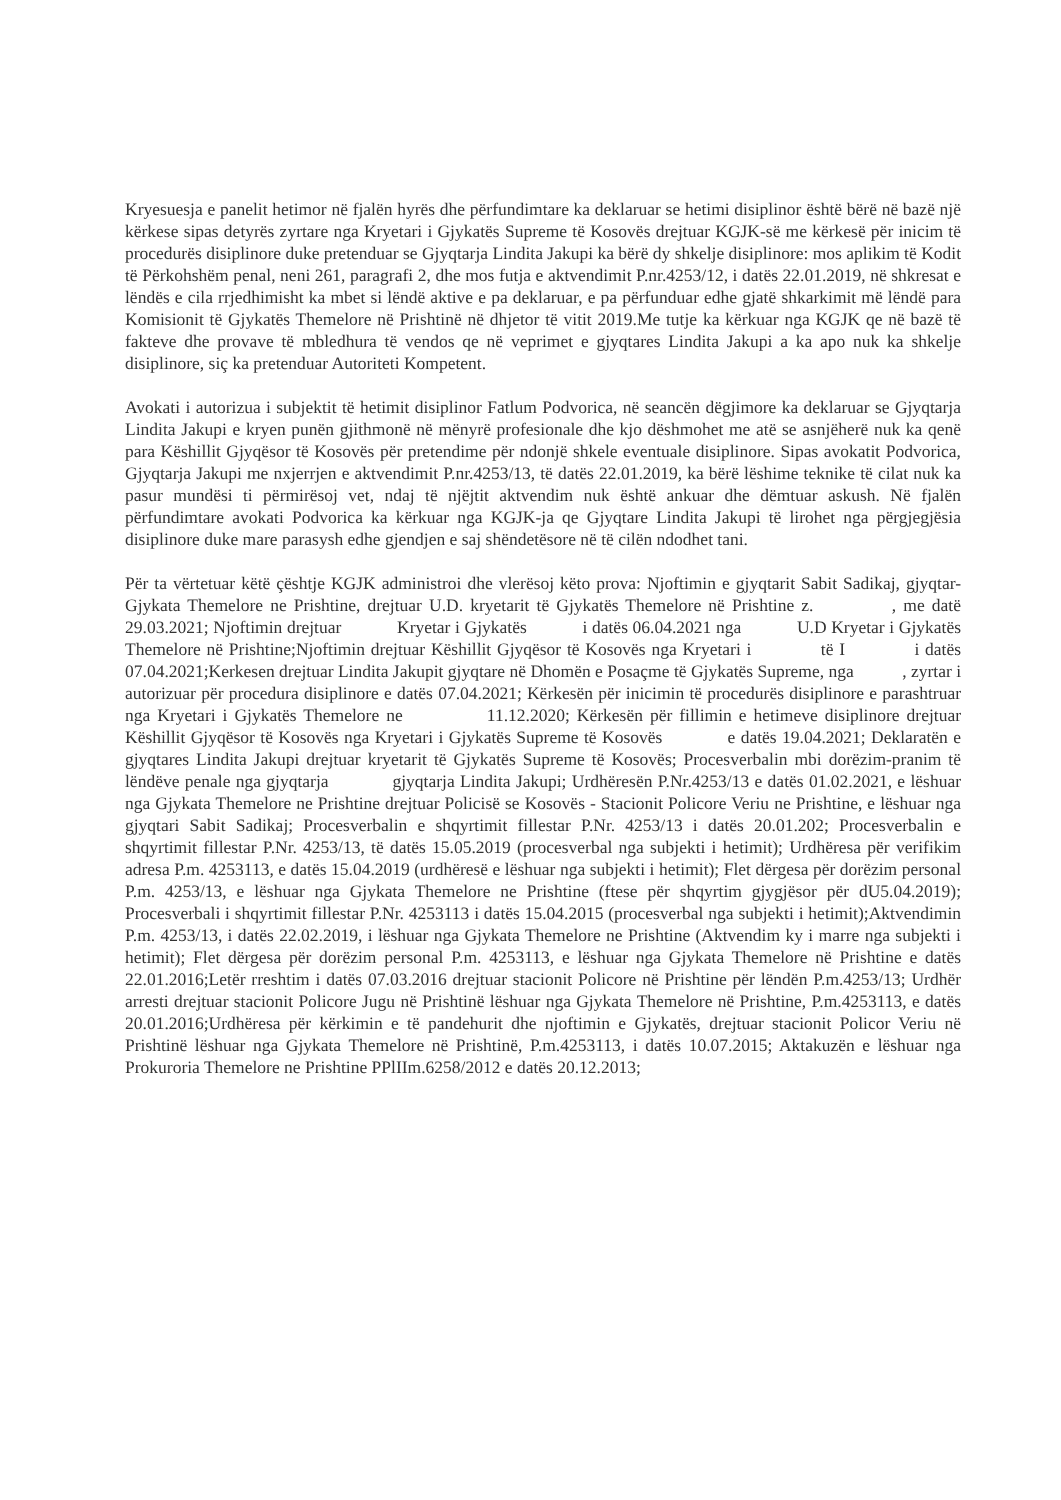Kryesuesja e panelit hetimor në fjalën hyrës dhe përfundimtare ka deklaruar se hetimi disiplinor është bërë në bazë një kërkese sipas detyrës zyrtare nga Kryetari i Gjykatës Supreme të Kosovës drejtuar KGJK-së me kërkesë për inicim të procedurës disiplinore duke pretenduar se Gjyqtarja Lindita Jakupi ka bërë dy shkelje disiplinore: mos aplikim të Kodit të Përkohshëm penal, neni 261, paragrafi 2, dhe mos futja e aktvendimit P.nr.4253/12, i datës 22.01.2019, në shkresat e lëndës e cila rrjedhimisht ka mbet si lëndë aktive e pa deklaruar, e pa përfunduar edhe gjatë shkarkimit më lëndë para Komisionit të Gjykatës Themelore në Prishtinë në dhjetor të vitit 2019.Me tutje ka kërkuar nga KGJK qe në bazë të fakteve dhe provave të mbledhura të vendos qe në veprimet e gjyqtares Lindita Jakupi a ka apo nuk ka shkelje disiplinore, siç ka pretenduar Autoriteti Kompetent.
Avokati i autorizua i subjektit të hetimit disiplinor Fatlum Podvorica, në seancën dëgjimore ka deklaruar se Gjyqtarja Lindita Jakupi e kryen punën gjithmonë në mënyrë profesionale dhe kjo dëshmohet me atë se asnjëherë nuk ka qenë para Këshillit Gjyqësor të Kosovës për pretendime për ndonjë shkele eventuale disiplinore. Sipas avokatit Podvorica, Gjyqtarja Jakupi me nxjerrjen e aktvendimit P.nr.4253/13, të datës 22.01.2019, ka bërë lëshime teknike të cilat nuk ka pasur mundësi ti përmirësoj vet, ndaj të njëjtit aktvendim nuk është ankuar dhe dëmtuar askush. Në fjalën përfundimtare avokati Podvorica ka kërkuar nga KGJK-ja qe Gjyqtare Lindita Jakupi të lirohet nga përgjegjësia disiplinore duke mare parasysh edhe gjendjen e saj shëndetësore në të cilën ndodhet tani.
Për ta vërtetuar këtë çështje KGJK administroi dhe vlerësoj këto prova: Njoftimin e gjyqtarit Sabit Sadikaj, gjyqtar- Gjykata Themelore ne Prishtine, drejtuar U.D. kryetarit të Gjykatës Themelore në Prishtine z. , me datë 29.03.2021; Njoftimin drejtuar Kryetar i Gjykatës i datës 06.04.2021 nga U.D Kryetar i Gjykatës Themelore në Prishtine;Njoftimin drejtuar Këshillit Gjyqësor të Kosovës nga Kryetari i të I i datës 07.04.2021;Kerkesen drejtuar Lindita Jakupit gjyqtare në Dhomën e Posaçme të Gjykatës Supreme, nga , zyrtar i autorizuar për procedura disiplinore e datës 07.04.2021; Kërkesën për inicimin të procedurës disiplinore e parashtruar nga Kryetari i Gjykatës Themelore ne 11.12.2020; Kërkesën për fillimin e hetimeve disiplinore drejtuar Këshillit Gjyqësor të Kosovës nga Kryetari i Gjykatës Supreme të Kosovës e datës 19.04.2021; Deklaratën e gjyqtares Lindita Jakupi drejtuar kryetarit të Gjykatës Supreme të Kosovës; Procesverbalin mbi dorëzim-pranim të lëndëve penale nga gjyqtarja gjyqtarja Lindita Jakupi; Urdhëresën P.Nr.4253/13 e datës 01.02.2021, e lëshuar nga Gjykata Themelore ne Prishtine drejtuar Policisë se Kosovës - Stacionit Policore Veriu ne Prishtine, e lëshuar nga gjyqtari Sabit Sadikaj; Procesverbalin e shqyrtimit fillestar P.Nr. 4253/13 i datës 20.01.202; Procesverbalin e shqyrtimit fillestar P.Nr. 4253/13, të datës 15.05.2019 (procesverbal nga subjekti i hetimit); Urdhëresa për verifikim adresa P.m. 4253113, e datës 15.04.2019 (urdhëresë e lëshuar nga subjekti i hetimit); Flet dërgesa për dorëzim personal P.m. 4253/13, e lëshuar nga Gjykata Themelore ne Prishtine (ftese për shqyrtim gjygjësor për dU5.04.2019); Procesverbali i shqyrtimit fillestar P.Nr. 4253113 i datës 15.04.2015 (procesverbal nga subjekti i hetimit);Aktvendimin P.m. 4253/13, i datës 22.02.2019, i lëshuar nga Gjykata Themelore ne Prishtine (Aktvendim ky i marre nga subjekti i hetimit); Flet dërgesa për dorëzim personal P.m. 4253113, e lëshuar nga Gjykata Themelore në Prishtine e datës 22.01.2016;Letër rreshtim i datës 07.03.2016 drejtuar stacionit Policore në Prishtine për lëndën P.m.4253/13; Urdhër arresti drejtuar stacionit Policore Jugu në Prishtinë lëshuar nga Gjykata Themelore në Prishtine, P.m.4253113, e datës 20.01.2016;Urdhëresa për kërkimin e të pandehurit dhe njoftimin e Gjykatës, drejtuar stacionit Policor Veriu në Prishtinë lëshuar nga Gjykata Themelore në Prishtinë, P.m.4253113, i datës 10.07.2015; Aktakuzën e lëshuar nga Prokuroria Themelore ne Prishtine PPlIIm.6258/2012 e datës 20.12.2013;